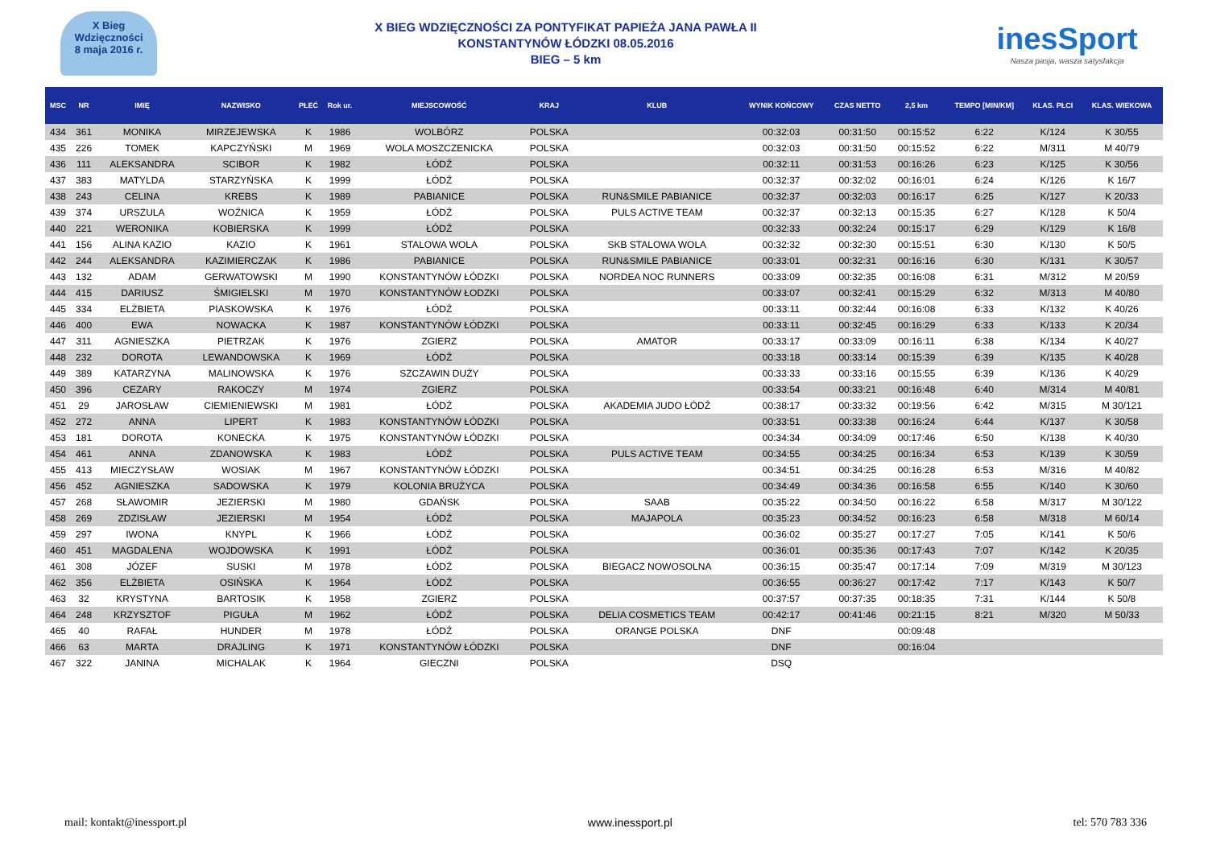X Bieg
Wdzięczności
8 maja 2016 r.
X BIEG WDZIĘCZNOŚCI ZA PONTYFIKAT PAPIEŻA JANA PAWŁA II
KONSTANTYNÓW ŁÓDZKI 08.05.2016
BIEG – 5 km
inesSport
Nasza pasja, wasza satysfakcja
| MSC | NR | IMIĘ | NAZWISKO | PŁEĆ | Rok ur. | MIEJSCOWOŚĆ | KRAJ | KLUB | WYNIK KOŃCOWY | CZAS NETTO | 2,5 km | TEMPO [MIN/KM] | KLAS. PŁCI | KLAS. WIEKOWA |
| --- | --- | --- | --- | --- | --- | --- | --- | --- | --- | --- | --- | --- | --- | --- |
| 434 | 361 | MONIKA | MIRZEJEWSKA | K | 1986 | WOLBÓRZ | POLSKA | | 00:32:03 | 00:31:50 | 00:15:52 | 6:22 | K/124 | K 30/55 |
| 435 | 226 | TOMEK | KAPCZYŃSKI | M | 1969 | WOLA MOSZCZENICKA | POLSKA | | 00:32:03 | 00:31:50 | 00:15:52 | 6:22 | M/311 | M 40/79 |
| 436 | 111 | ALEKSANDRA | SCIBOR | K | 1982 | ŁÓDŹ | POLSKA | | 00:32:11 | 00:31:53 | 00:16:26 | 6:23 | K/125 | K 30/56 |
| 437 | 383 | MATYLDA | STARZYŃSKA | K | 1999 | ŁÓDŹ | POLSKA | | 00:32:37 | 00:32:02 | 00:16:01 | 6:24 | K/126 | K 16/7 |
| 438 | 243 | CELINA | KREBS | K | 1989 | PABIANICE | POLSKA | RUN&SMILE PABIANICE | 00:32:37 | 00:32:03 | 00:16:17 | 6:25 | K/127 | K 20/33 |
| 439 | 374 | URSZULA | WOŹNICA | K | 1959 | ŁÓDŹ | POLSKA | PULS ACTIVE TEAM | 00:32:37 | 00:32:13 | 00:15:35 | 6:27 | K/128 | K 50/4 |
| 440 | 221 | WERONIKA | KOBIERSKA | K | 1999 | ŁÓDŹ | POLSKA | | 00:32:33 | 00:32:24 | 00:15:17 | 6:29 | K/129 | K 16/8 |
| 441 | 156 | ALINA KAZIO | KAZIO | K | 1961 | STALOWA WOLA | POLSKA | SKB STALOWA WOLA | 00:32:32 | 00:32:30 | 00:15:51 | 6:30 | K/130 | K 50/5 |
| 442 | 244 | ALEKSANDRA | KAZIMIERCZAK | K | 1986 | PABIANICE | POLSKA | RUN&SMILE PABIANICE | 00:33:01 | 00:32:31 | 00:16:16 | 6:30 | K/131 | K 30/57 |
| 443 | 132 | ADAM | GERWATOWSKI | M | 1990 | KONSTANTYNÓW ŁÓDZKI | POLSKA | NORDEA NOC RUNNERS | 00:33:09 | 00:32:35 | 00:16:08 | 6:31 | M/312 | M 20/59 |
| 444 | 415 | DARIUSZ | ŚMIGIELSKI | M | 1970 | KONSTANTYNÓW ŁODZKI | POLSKA | | 00:33:07 | 00:32:41 | 00:15:29 | 6:32 | M/313 | M 40/80 |
| 445 | 334 | ELŻBIETA | PIASKOWSKA | K | 1976 | ŁÓDŹ | POLSKA | | 00:33:11 | 00:32:44 | 00:16:08 | 6:33 | K/132 | K 40/26 |
| 446 | 400 | EWA | NOWACKA | K | 1987 | KONSTANTYNÓW ŁÓDZKI | POLSKA | | 00:33:11 | 00:32:45 | 00:16:29 | 6:33 | K/133 | K 20/34 |
| 447 | 311 | AGNIESZKA | PIETRZAK | K | 1976 | ZGIERZ | POLSKA | AMATOR | 00:33:17 | 00:33:09 | 00:16:11 | 6:38 | K/134 | K 40/27 |
| 448 | 232 | DOROTA | LEWANDOWSKA | K | 1969 | ŁÓDŹ | POLSKA | | 00:33:18 | 00:33:14 | 00:15:39 | 6:39 | K/135 | K 40/28 |
| 449 | 389 | KATARZYNA | MALINOWSKA | K | 1976 | SZCZAWIN DUŻY | POLSKA | | 00:33:33 | 00:33:16 | 00:15:55 | 6:39 | K/136 | K 40/29 |
| 450 | 396 | CEZARY | RAKOCZY | M | 1974 | ZGIERZ | POLSKA | | 00:33:54 | 00:33:21 | 00:16:48 | 6:40 | M/314 | M 40/81 |
| 451 | 29 | JAROSŁAW | CIEMIENIEWSKI | M | 1981 | ŁÓDŹ | POLSKA | AKADEMIA JUDO ŁÓDŹ | 00:38:17 | 00:33:32 | 00:19:56 | 6:42 | M/315 | M 30/121 |
| 452 | 272 | ANNA | LIPERT | K | 1983 | KONSTANTYNÓW ŁÓDZKI | POLSKA | | 00:33:51 | 00:33:38 | 00:16:24 | 6:44 | K/137 | K 30/58 |
| 453 | 181 | DOROTA | KONECKA | K | 1975 | KONSTANTYNÓW ŁÓDZKI | POLSKA | | 00:34:34 | 00:34:09 | 00:17:46 | 6:50 | K/138 | K 40/30 |
| 454 | 461 | ANNA | ZDANOWSKA | K | 1983 | ŁÓDŹ | POLSKA | PULS ACTIVE TEAM | 00:34:55 | 00:34:25 | 00:16:34 | 6:53 | K/139 | K 30/59 |
| 455 | 413 | MIECZYSŁAW | WOSIAK | M | 1967 | KONSTANTYNÓW ŁÓDZKI | POLSKA | | 00:34:51 | 00:34:25 | 00:16:28 | 6:53 | M/316 | M 40/82 |
| 456 | 452 | AGNIESZKA | SADOWSKA | K | 1979 | KOLONIA BRUŻYCA | POLSKA | | 00:34:49 | 00:34:36 | 00:16:58 | 6:55 | K/140 | K 30/60 |
| 457 | 268 | SŁAWOMIR | JEZIERSKI | M | 1980 | GDAŃSK | POLSKA | SAAB | 00:35:22 | 00:34:50 | 00:16:22 | 6:58 | M/317 | M 30/122 |
| 458 | 269 | ZDZISŁAW | JEZIERSKI | M | 1954 | ŁÓDŹ | POLSKA | MAJAPOLA | 00:35:23 | 00:34:52 | 00:16:23 | 6:58 | M/318 | M 60/14 |
| 459 | 297 | IWONA | KNYPL | K | 1966 | ŁÓDŹ | POLSKA | | 00:36:02 | 00:35:27 | 00:17:27 | 7:05 | K/141 | K 50/6 |
| 460 | 451 | MAGDALENA | WOJDOWSKA | K | 1991 | ŁÓDŹ | POLSKA | | 00:36:01 | 00:35:36 | 00:17:43 | 7:07 | K/142 | K 20/35 |
| 461 | 308 | JÓZEF | SUSKI | M | 1978 | ŁÓDŹ | POLSKA | BIEGACZ NOWOSOLNA | 00:36:15 | 00:35:47 | 00:17:14 | 7:09 | M/319 | M 30/123 |
| 462 | 356 | ELŻBIETA | OSIŃSKA | K | 1964 | ŁÓDŹ | POLSKA | | 00:36:55 | 00:36:27 | 00:17:42 | 7:17 | K/143 | K 50/7 |
| 463 | 32 | KRYSTYNA | BARTOSIK | K | 1958 | ZGIERZ | POLSKA | | 00:37:57 | 00:37:35 | 00:18:35 | 7:31 | K/144 | K 50/8 |
| 464 | 248 | KRZYSZTOF | PIGUŁA | M | 1962 | ŁÓDŹ | POLSKA | DELIA COSMETICS TEAM | 00:42:17 | 00:41:46 | 00:21:15 | 8:21 | M/320 | M 50/33 |
| 465 | 40 | RAFAŁ | HUNDER | M | 1978 | ŁÓDŹ | POLSKA | ORANGE POLSKA | DNF | | 00:09:48 | | | |
| 466 | 63 | MARTA | DRAJLING | K | 1971 | KONSTANTYNÓW ŁÓDZKI | POLSKA | | DNF | | 00:16:04 | | | |
| 467 | 322 | JANINA | MICHALAK | K | 1964 | GIECZNI | POLSKA | | DSQ | | | | | |
mail: kontakt@inessport.pl www.inessport.pl tel: 570 783 336